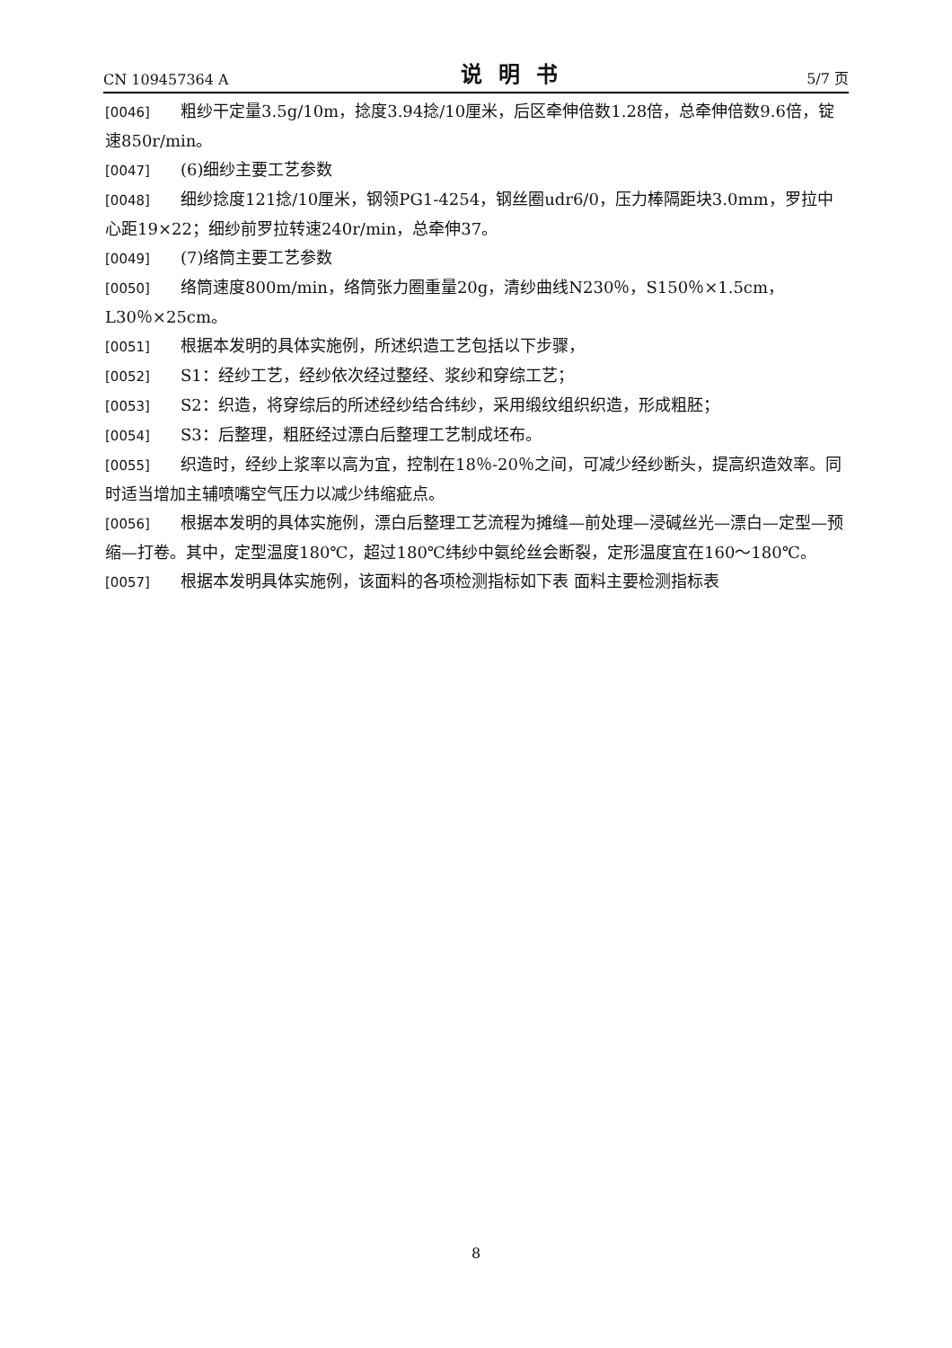CN 109457364 A 说明书 5/7 页
[0046] 粗纱干定量3.5g/10m，捻度3.94捻/10厘米，后区牵伸倍数1.28倍，总牵伸倍数9.6倍，锭速850r/min。
[0047] (6)细纱主要工艺参数
[0048] 细纱捻度121捻/10厘米，钢领PG1-4254，钢丝圈udr6/0，压力棒隔距块3.0mm，罗拉中心距19×22；细纱前罗拉转速240r/min，总牵伸37。
[0049] (7)络筒主要工艺参数
[0050] 络筒速度800m/min，络筒张力圈重量20g，清纱曲线N230％，S150％×1.5cm，L30％×25cm。
[0051] 根据本发明的具体实施例，所述织造工艺包括以下步骤，
[0052] S1：经纱工艺，经纱依次经过整经、浆纱和穿综工艺；
[0053] S2：织造，将穿综后的所述经纱结合纬纱，采用缎纹组织织造，形成粗胚；
[0054] S3：后整理，粗胚经过漂白后整理工艺制成坯布。
[0055] 织造时，经纱上浆率以高为宜，控制在18％-20％之间，可减少经纱断头，提高织造效率。同时适当增加主辅喷嘴空气压力以减少纬缩疵点。
[0056] 根据本发明的具体实施例，漂白后整理工艺流程为摊缝—前处理—浸碱丝光—漂白—定型—预缩—打卷。其中，定型温度180℃，超过180℃纬纱中氨纶丝会断裂，定形温度宜在160～180℃。
[0057] 根据本发明具体实施例，该面料的各项检测指标如下表 面料主要检测指标表
8